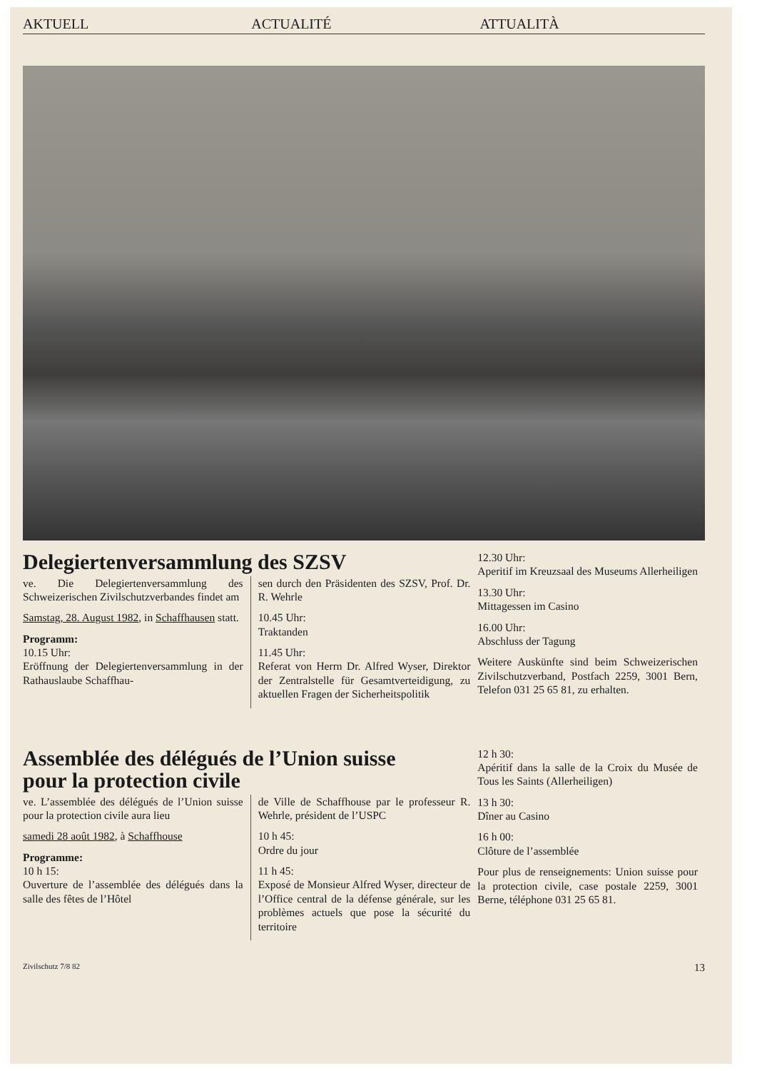AKTUELL ACTUALITÉ ATTUALITÀ
Delegiertenversammlung des SZSV
ve. Die Delegiertenversammlung des Schweizerischen Zivilschutzverbandes findet am
Samstag, 28. August 1982, in Schaffhausen statt.
Programm:
10.15 Uhr:
Eröffnung der Delegiertenversammlung in der Rathauslaube Schaffhau-
sen durch den Präsidenten des SZSV, Prof. Dr. R. Wehrle
10.45 Uhr:
Traktanden
11.45 Uhr:
Referat von Herrn Dr. Alfred Wyser, Direktor der Zentralstelle für Gesamtverteidigung, zu aktuellen Fragen der Sicherheitspolitik
12.30 Uhr:
Aperitif im Kreuzsaal des Museums Allerheiligen
13.30 Uhr:
Mittagessen im Casino
16.00 Uhr:
Abschluss der Tagung
Weitere Auskünfte sind beim Schweizerischen Zivilschutzverband, Postfach 2259, 3001 Bern, Telefon 031 25 65 81, zu erhalten.
Assemblée des délégués de l’Union suisse
pour la protection civile
ve. L’assemblée des délégués de l’Union suisse pour la protection civile aura lieu
samedi 28 août 1982, à Schaffhouse
Programme:
10 h 15:
Ouverture de l’assemblée des délégués dans la salle des fêtes de l’Hôtel
de Ville de Schaffhouse par le professeur R. Wehrle, président de l’USPC
10 h 45:
Ordre du jour
11 h 45:
Exposé de Monsieur Alfred Wyser, directeur de l’Office central de la défense générale, sur les problèmes actuels que pose la sécurité du territoire
12 h 30:
Apéritif dans la salle de la Croix du Musée de Tous les Saints (Allerheiligen)
13 h 30:
Dîner au Casino
16 h 00:
Clôture de l’assemblée
Pour plus de renseignements: Union suisse pour la protection civile, case postale 2259, 3001 Berne, téléphone 031 25 65 81.
Zivilschutz 7/8 82 13